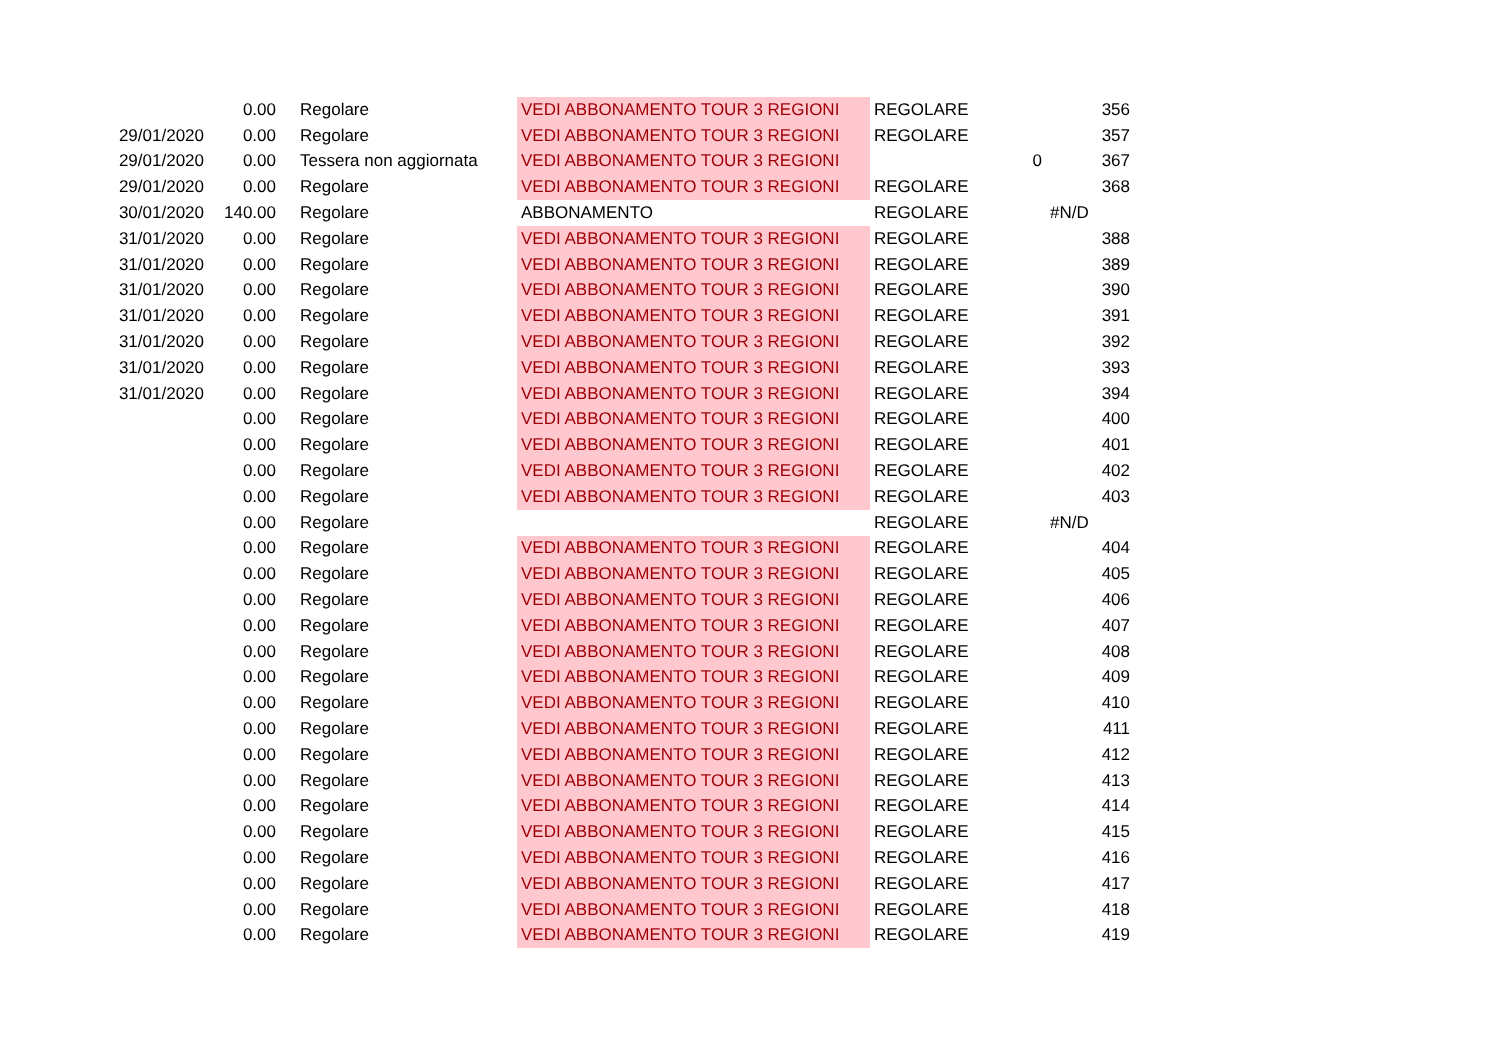| | 0.00 | Regolare | VEDI ABBONAMENTO TOUR 3 REGIONI | REGOLARE | | 356 |
| 29/01/2020 | 0.00 | Regolare | VEDI ABBONAMENTO TOUR 3 REGIONI | REGOLARE | | 357 |
| 29/01/2020 | 0.00 | Tessera non aggiornata | VEDI ABBONAMENTO TOUR 3 REGIONI | | 0 | 367 |
| 29/01/2020 | 0.00 | Regolare | VEDI ABBONAMENTO TOUR 3 REGIONI | REGOLARE | | 368 |
| 30/01/2020 | 140.00 | Regolare | ABBONAMENTO | REGOLARE | | #N/D |
| 31/01/2020 | 0.00 | Regolare | VEDI ABBONAMENTO TOUR 3 REGIONI | REGOLARE | | 388 |
| 31/01/2020 | 0.00 | Regolare | VEDI ABBONAMENTO TOUR 3 REGIONI | REGOLARE | | 389 |
| 31/01/2020 | 0.00 | Regolare | VEDI ABBONAMENTO TOUR 3 REGIONI | REGOLARE | | 390 |
| 31/01/2020 | 0.00 | Regolare | VEDI ABBONAMENTO TOUR 3 REGIONI | REGOLARE | | 391 |
| 31/01/2020 | 0.00 | Regolare | VEDI ABBONAMENTO TOUR 3 REGIONI | REGOLARE | | 392 |
| 31/01/2020 | 0.00 | Regolare | VEDI ABBONAMENTO TOUR 3 REGIONI | REGOLARE | | 393 |
| 31/01/2020 | 0.00 | Regolare | VEDI ABBONAMENTO TOUR 3 REGIONI | REGOLARE | | 394 |
| | 0.00 | Regolare | VEDI ABBONAMENTO TOUR 3 REGIONI | REGOLARE | | 400 |
| | 0.00 | Regolare | VEDI ABBONAMENTO TOUR 3 REGIONI | REGOLARE | | 401 |
| | 0.00 | Regolare | VEDI ABBONAMENTO TOUR 3 REGIONI | REGOLARE | | 402 |
| | 0.00 | Regolare | VEDI ABBONAMENTO TOUR 3 REGIONI | REGOLARE | | 403 |
| | 0.00 | Regolare | | REGOLARE | | #N/D |
| | 0.00 | Regolare | VEDI ABBONAMENTO TOUR 3 REGIONI | REGOLARE | | 404 |
| | 0.00 | Regolare | VEDI ABBONAMENTO TOUR 3 REGIONI | REGOLARE | | 405 |
| | 0.00 | Regolare | VEDI ABBONAMENTO TOUR 3 REGIONI | REGOLARE | | 406 |
| | 0.00 | Regolare | VEDI ABBONAMENTO TOUR 3 REGIONI | REGOLARE | | 407 |
| | 0.00 | Regolare | VEDI ABBONAMENTO TOUR 3 REGIONI | REGOLARE | | 408 |
| | 0.00 | Regolare | VEDI ABBONAMENTO TOUR 3 REGIONI | REGOLARE | | 409 |
| | 0.00 | Regolare | VEDI ABBONAMENTO TOUR 3 REGIONI | REGOLARE | | 410 |
| | 0.00 | Regolare | VEDI ABBONAMENTO TOUR 3 REGIONI | REGOLARE | | 411 |
| | 0.00 | Regolare | VEDI ABBONAMENTO TOUR 3 REGIONI | REGOLARE | | 412 |
| | 0.00 | Regolare | VEDI ABBONAMENTO TOUR 3 REGIONI | REGOLARE | | 413 |
| | 0.00 | Regolare | VEDI ABBONAMENTO TOUR 3 REGIONI | REGOLARE | | 414 |
| | 0.00 | Regolare | VEDI ABBONAMENTO TOUR 3 REGIONI | REGOLARE | | 415 |
| | 0.00 | Regolare | VEDI ABBONAMENTO TOUR 3 REGIONI | REGOLARE | | 416 |
| | 0.00 | Regolare | VEDI ABBONAMENTO TOUR 3 REGIONI | REGOLARE | | 417 |
| | 0.00 | Regolare | VEDI ABBONAMENTO TOUR 3 REGIONI | REGOLARE | | 418 |
| | 0.00 | Regolare | VEDI ABBONAMENTO TOUR 3 REGIONI | REGOLARE | | 419 |